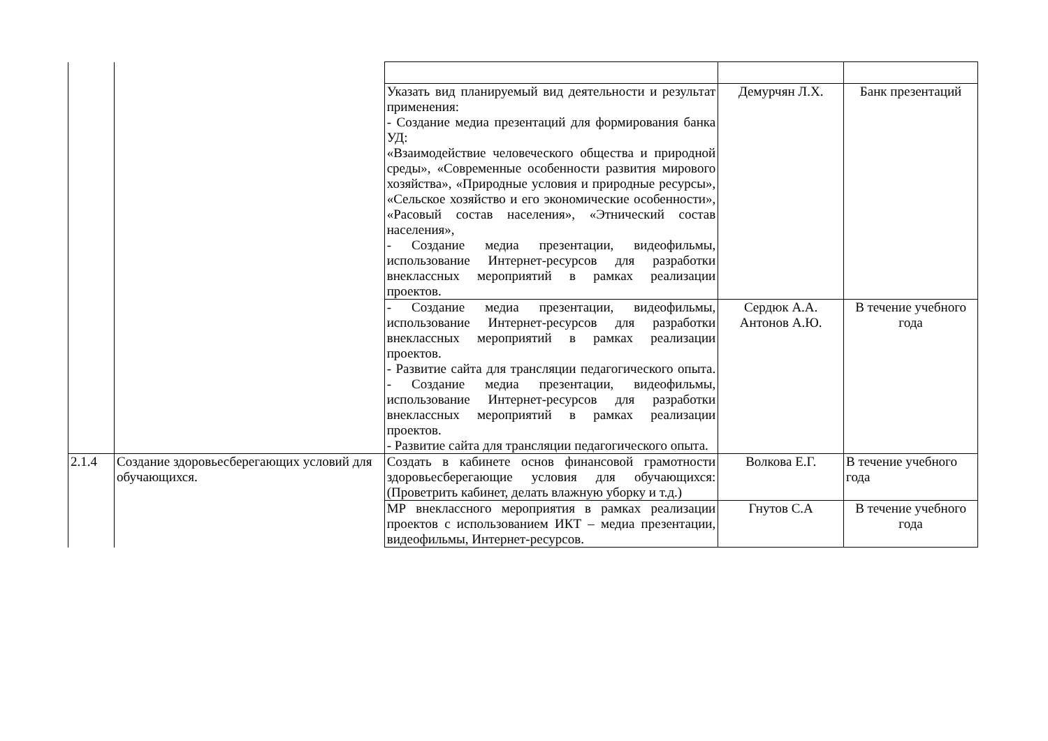| | | Указать вид планируемый вид деятельности и результат применения: - Создание медиа презентаций для формирования банка УД: «Взаимодействие человеческого общества и природной среды», «Современные особенности развития мирового хозяйства», «Природные условия и природные ресурсы», «Сельское хозяйство и его экономические особенности», «Расовый состав населения», «Этнический состав населения», - Создание медиа презентации, видеофильмы, использование Интернет-ресурсов для разработки внеклассных мероприятий в рамках реализации проектов. | Демурчян Л.Х. | Банк презентаций |
| | | - Создание медиа презентации, видеофильмы, использование Интернет-ресурсов для разработки внеклассных мероприятий в рамках реализации проектов. - Развитие сайта для трансляции педагогического опыта. - Создание медиа презентации, видеофильмы, использование Интернет-ресурсов для разработки внеклассных мероприятий в рамках реализации проектов. - Развитие сайта для трансляции педагогического опыта. | Сердюк А.А. Антонов А.Ю. | В течение учебного года |
| 2.1.4 | Создание здоровьесберегающих условий для обучающихся. | Создать в кабинете основ финансовой грамотности здоровьесберегающие условия для обучающихся: (Проветрить кабинет, делать влажную уборку и т.д.) | Волкова Е.Г. | В течение учебного года |
| | | МР внеклассного мероприятия в рамках реализации проектов с использованием ИКТ – медиа презентации, видеофильмы, Интернет-ресурсов. | Гнутов С.А | В течение учебного года |